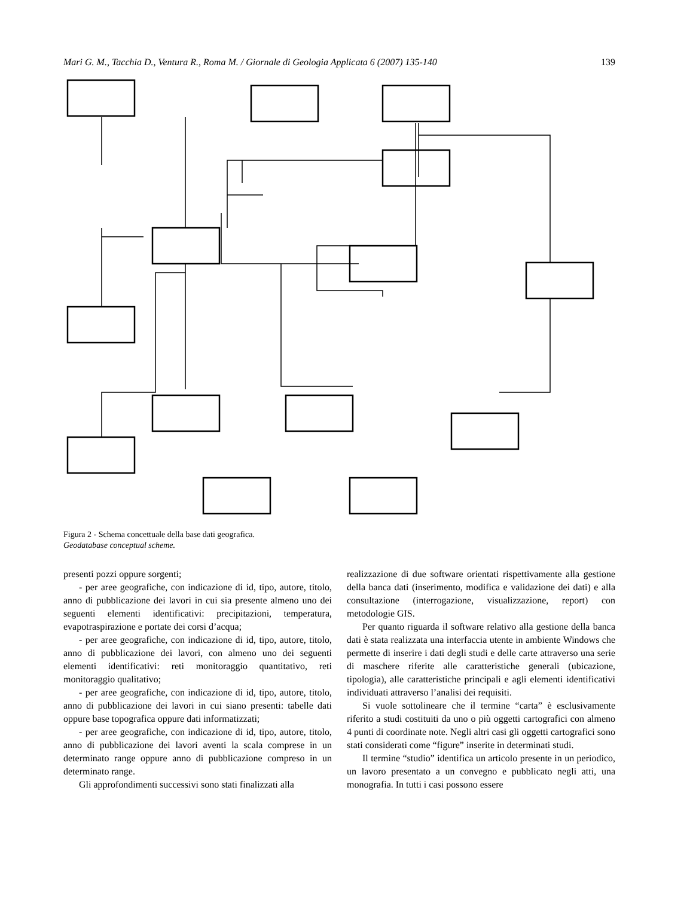Mari G. M., Tacchia D., Ventura R., Roma M. / Giornale di Geologia Applicata 6 (2007) 135-140 139
Figura 2 - Schema concettuale della base dati geografica.
Geodatabase conceptual scheme.
presenti pozzi oppure sorgenti;
- per aree geografiche, con indicazione di id, tipo, autore, titolo, anno di pubblicazione dei lavori in cui sia presente almeno uno dei seguenti elementi identificativi: precipitazioni, temperatura, evapotraspirazione e portate dei corsi d’acqua;
- per aree geografiche, con indicazione di id, tipo, autore, titolo, anno di pubblicazione dei lavori, con almeno uno dei seguenti elementi identificativi: reti monitoraggio quantitativo, reti monitoraggio qualitativo;
- per aree geografiche, con indicazione di id, tipo, autore, titolo, anno di pubblicazione dei lavori in cui siano presenti: tabelle dati oppure base topografica oppure dati informatizzati;
- per aree geografiche, con indicazione di id, tipo, autore, titolo, anno di pubblicazione dei lavori aventi la scala comprese in un determinato range oppure anno di pubblicazione compreso in un determinato range.
Gli approfondimenti successivi sono stati finalizzati alla
realizzazione di due software orientati rispettivamente alla gestione della banca dati (inserimento, modifica e validazione dei dati) e alla consultazione (interrogazione, visualizzazione, report) con metodologie GIS.
Per quanto riguarda il software relativo alla gestione della banca dati è stata realizzata una interfaccia utente in ambiente Windows che permette di inserire i dati degli studi e delle carte attraverso una serie di maschere riferite alle caratteristiche generali (ubicazione, tipologia), alle caratteristiche principali e agli elementi identificativi individuati attraverso l’analisi dei requisiti.
Si vuole sottolineare che il termine “carta” è esclusivamente riferito a studi costituiti da uno o più oggetti cartografici con almeno 4 punti di coordinate note. Negli altri casi gli oggetti cartografici sono stati considerati come “figure” inserite in determinati studi.
Il termine “studio” identifica un articolo presente in un periodico, un lavoro presentato a un convegno e pubblicato negli atti, una monografia. In tutti i casi possono essere